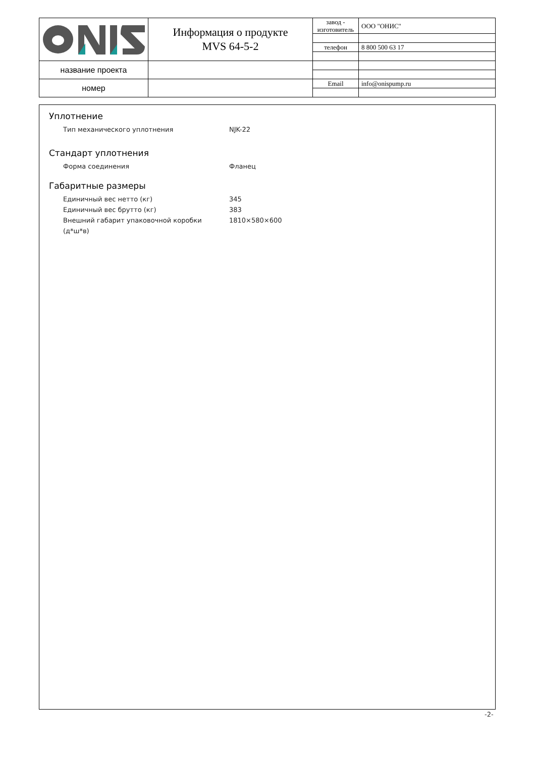| | Информация о продукте MVS 64-5-2 | завод - изготовитель | ООО "ОНИС" |
| | | телефон | 8 800 500 63 17 |
| название проекта | | | |
| номер | | Email | info@onispump.ru |
Уплотнение
Тип механического уплотнения NJK-22
Стандарт уплотнения
Форма соединения Фланец
Габаритные размеры
Единичный вес нетто (кг) 345
Единичный вес брутто (кг) 383
Внешний габарит упаковочной коробки (д*ш*в) 1810×580×600
-2-